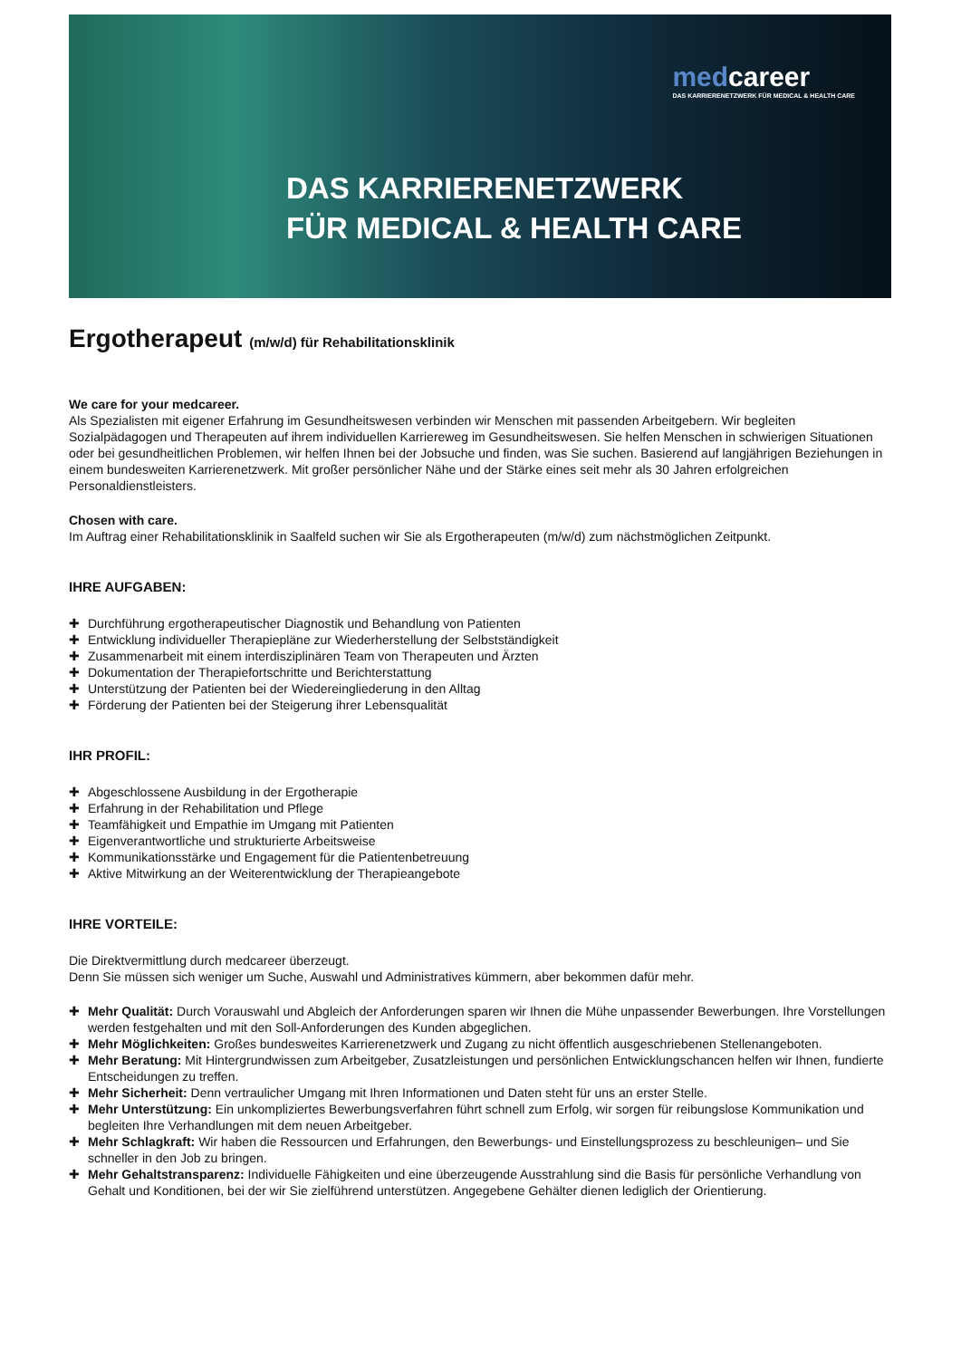medcareer
DAS KARRIERENETZWERK FÜR MEDICAL & HEALTH CARE
DAS KARRIERENETZWERK
FÜR MEDICAL & HEALTH CARE
Ergotherapeut (m/w/d) für Rehabilitationsklinik
We care for your medcareer.
Als Spezialisten mit eigener Erfahrung im Gesundheitswesen verbinden wir Menschen mit passenden Arbeitgebern. Wir begleiten Sozialpädagogen und Therapeuten auf ihrem individuellen Karriereweg im Gesundheitswesen. Sie helfen Menschen in schwierigen Situationen oder bei gesundheitlichen Problemen, wir helfen Ihnen bei der Jobsuche und finden, was Sie suchen. Basierend auf langjährigen Beziehungen in einem bundesweiten Karrierenetzwerk. Mit großer persönlicher Nähe und der Stärke eines seit mehr als 30 Jahren erfolgreichen Personaldienstleisters.
Chosen with care.
Im Auftrag einer Rehabilitationsklinik in Saalfeld suchen wir Sie als Ergotherapeuten (m/w/d) zum nächstmöglichen Zeitpunkt.
IHRE AUFGABEN:
✚ Durchführung ergotherapeutischer Diagnostik und Behandlung von Patienten
✚ Entwicklung individueller Therapiepläne zur Wiederherstellung der Selbstständigkeit
✚ Zusammenarbeit mit einem interdisziplinären Team von Therapeuten und Ärzten
✚ Dokumentation der Therapiefortschritte und Berichterstattung
✚ Unterstützung der Patienten bei der Wiedereingliederung in den Alltag
✚ Förderung der Patienten bei der Steigerung ihrer Lebensqualität
IHR PROFIL:
✚ Abgeschlossene Ausbildung in der Ergotherapie
✚ Erfahrung in der Rehabilitation und Pflege
✚ Teamfähigkeit und Empathie im Umgang mit Patienten
✚ Eigenverantwortliche und strukturierte Arbeitsweise
✚ Kommunikationsstärke und Engagement für die Patientenbetreuung
✚ Aktive Mitwirkung an der Weiterentwicklung der Therapieangebote
IHRE VORTEILE:
Die Direktvermittlung durch medcareer überzeugt.
Denn Sie müssen sich weniger um Suche, Auswahl und Administratives kümmern, aber bekommen dafür mehr.
✚ Mehr Qualität: Durch Vorauswahl und Abgleich der Anforderungen sparen wir Ihnen die Mühe unpassender Bewerbungen. Ihre Vorstellungen werden festgehalten und mit den Soll-Anforderungen des Kunden abgeglichen.
✚ Mehr Möglichkeiten: Großes bundesweites Karrierenetzwerk und Zugang zu nicht öffentlich ausgeschriebenen Stellenangeboten.
✚ Mehr Beratung: Mit Hintergrundwissen zum Arbeitgeber, Zusatzleistungen und persönlichen Entwicklungschancen helfen wir Ihnen, fundierte Entscheidungen zu treffen.
✚ Mehr Sicherheit: Denn vertraulicher Umgang mit Ihren Informationen und Daten steht für uns an erster Stelle.
✚ Mehr Unterstützung: Ein unkompliziertes Bewerbungsverfahren führt schnell zum Erfolg, wir sorgen für reibungslose Kommunikation und begleiten Ihre Verhandlungen mit dem neuen Arbeitgeber.
✚ Mehr Schlagkraft: Wir haben die Ressourcen und Erfahrungen, den Bewerbungs- und Einstellungsprozess zu beschleunigen– und Sie schneller in den Job zu bringen.
✚ Mehr Gehaltstransparenz: Individuelle Fähigkeiten und eine überzeugende Ausstrahlung sind die Basis für persönliche Verhandlung von Gehalt und Konditionen, bei der wir Sie zielführend unterstützen. Angegebene Gehälter dienen lediglich der Orientierung.